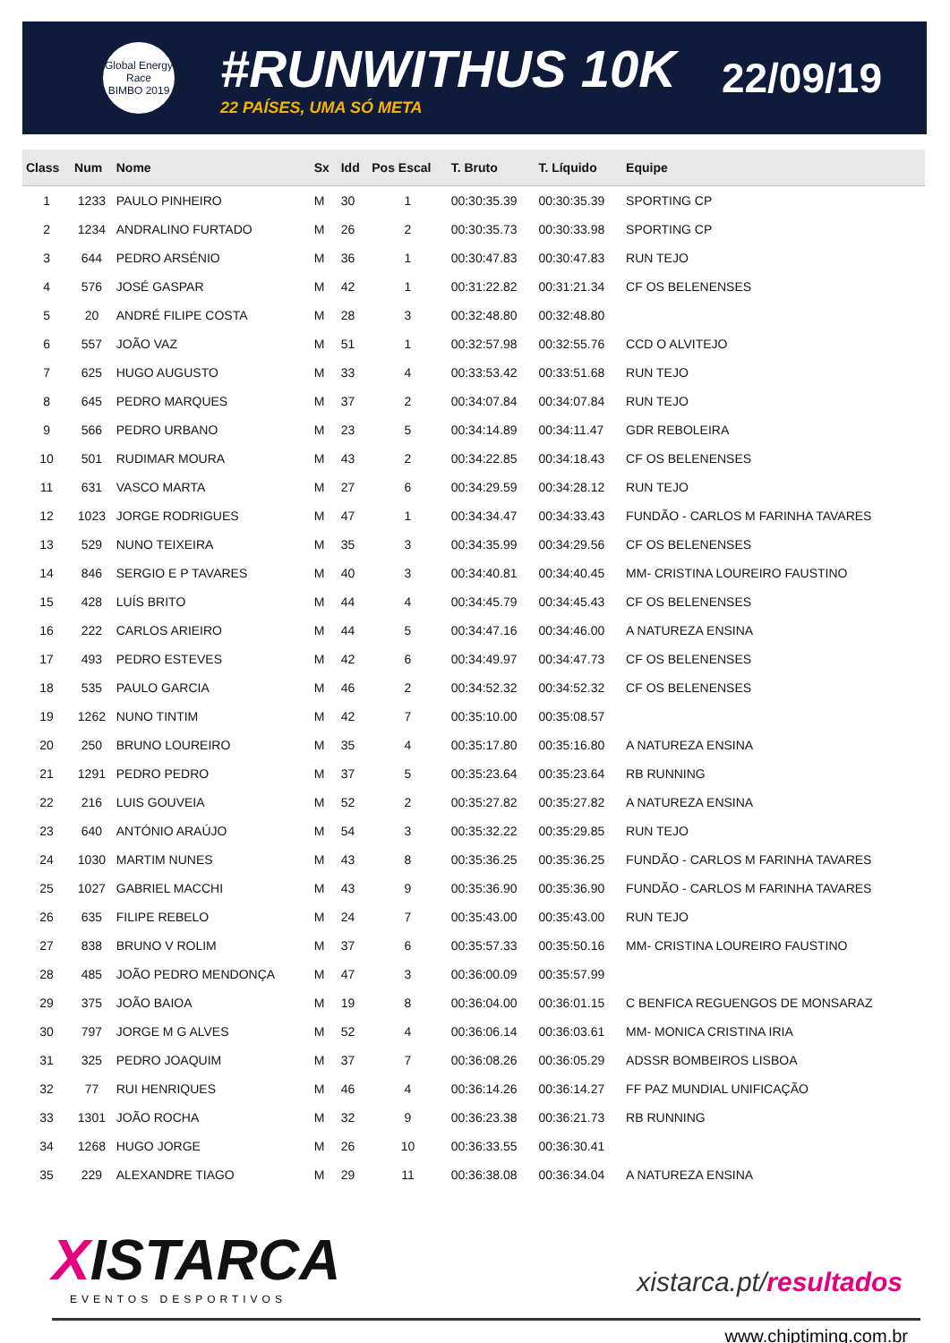Global Energy Race
BIMBO 2019
#RUNWITHUS 10K
22 PAÍSES, UMA SÓ META
22/09/19
| Class | Num | Nome | Sx | Idd | Pos Escal | T. Bruto | T. Líquido | Equipe |
| --- | --- | --- | --- | --- | --- | --- | --- | --- |
| 1 | 1233 | PAULO PINHEIRO | M | 30 | 1 | 00:30:35.39 | 00:30:35.39 | SPORTING CP |
| 2 | 1234 | ANDRALINO FURTADO | M | 26 | 2 | 00:30:35.73 | 00:30:33.98 | SPORTING CP |
| 3 | 644 | PEDRO ARSÉNIO | M | 36 | 1 | 00:30:47.83 | 00:30:47.83 | RUN TEJO |
| 4 | 576 | JOSÉ GASPAR | M | 42 | 1 | 00:31:22.82 | 00:31:21.34 | CF OS BELENENSES |
| 5 | 20 | ANDRÉ FILIPE COSTA | M | 28 | 3 | 00:32:48.80 | 00:32:48.80 | |
| 6 | 557 | JOÃO VAZ | M | 51 | 1 | 00:32:57.98 | 00:32:55.76 | CCD O ALVITEJO |
| 7 | 625 | HUGO AUGUSTO | M | 33 | 4 | 00:33:53.42 | 00:33:51.68 | RUN TEJO |
| 8 | 645 | PEDRO MARQUES | M | 37 | 2 | 00:34:07.84 | 00:34:07.84 | RUN TEJO |
| 9 | 566 | PEDRO URBANO | M | 23 | 5 | 00:34:14.89 | 00:34:11.47 | GDR REBOLEIRA |
| 10 | 501 | RUDIMAR MOURA | M | 43 | 2 | 00:34:22.85 | 00:34:18.43 | CF OS BELENENSES |
| 11 | 631 | VASCO MARTA | M | 27 | 6 | 00:34:29.59 | 00:34:28.12 | RUN TEJO |
| 12 | 1023 | JORGE RODRIGUES | M | 47 | 1 | 00:34:34.47 | 00:34:33.43 | FUNDÃO - CARLOS M FARINHA TAVARES |
| 13 | 529 | NUNO TEIXEIRA | M | 35 | 3 | 00:34:35.99 | 00:34:29.56 | CF OS BELENENSES |
| 14 | 846 | SERGIO E P TAVARES | M | 40 | 3 | 00:34:40.81 | 00:34:40.45 | MM- CRISTINA LOUREIRO FAUSTINO |
| 15 | 428 | LUÍS BRITO | M | 44 | 4 | 00:34:45.79 | 00:34:45.43 | CF OS BELENENSES |
| 16 | 222 | CARLOS ARIEIRO | M | 44 | 5 | 00:34:47.16 | 00:34:46.00 | A NATUREZA ENSINA |
| 17 | 493 | PEDRO ESTEVES | M | 42 | 6 | 00:34:49.97 | 00:34:47.73 | CF OS BELENENSES |
| 18 | 535 | PAULO GARCIA | M | 46 | 2 | 00:34:52.32 | 00:34:52.32 | CF OS BELENENSES |
| 19 | 1262 | NUNO TINTIM | M | 42 | 7 | 00:35:10.00 | 00:35:08.57 | |
| 20 | 250 | BRUNO LOUREIRO | M | 35 | 4 | 00:35:17.80 | 00:35:16.80 | A NATUREZA ENSINA |
| 21 | 1291 | PEDRO PEDRO | M | 37 | 5 | 00:35:23.64 | 00:35:23.64 | RB RUNNING |
| 22 | 216 | LUIS GOUVEIA | M | 52 | 2 | 00:35:27.82 | 00:35:27.82 | A NATUREZA ENSINA |
| 23 | 640 | ANTÓNIO ARAÚJO | M | 54 | 3 | 00:35:32.22 | 00:35:29.85 | RUN TEJO |
| 24 | 1030 | MARTIM NUNES | M | 43 | 8 | 00:35:36.25 | 00:35:36.25 | FUNDÃO - CARLOS M FARINHA TAVARES |
| 25 | 1027 | GABRIEL MACCHI | M | 43 | 9 | 00:35:36.90 | 00:35:36.90 | FUNDÃO - CARLOS M FARINHA TAVARES |
| 26 | 635 | FILIPE REBELO | M | 24 | 7 | 00:35:43.00 | 00:35:43.00 | RUN TEJO |
| 27 | 838 | BRUNO V ROLIM | M | 37 | 6 | 00:35:57.33 | 00:35:50.16 | MM- CRISTINA LOUREIRO FAUSTINO |
| 28 | 485 | JOÃO PEDRO MENDONÇA | M | 47 | 3 | 00:36:00.09 | 00:35:57.99 | |
| 29 | 375 | JOÃO BAIOA | M | 19 | 8 | 00:36:04.00 | 00:36:01.15 | C BENFICA REGUENGOS DE MONSARAZ |
| 30 | 797 | JORGE M G ALVES | M | 52 | 4 | 00:36:06.14 | 00:36:03.61 | MM- MONICA CRISTINA IRIA |
| 31 | 325 | PEDRO JOAQUIM | M | 37 | 7 | 00:36:08.26 | 00:36:05.29 | ADSSR BOMBEIROS LISBOA |
| 32 | 77 | RUI HENRIQUES | M | 46 | 4 | 00:36:14.26 | 00:36:14.27 | FF PAZ MUNDIAL UNIFICAÇÃO |
| 33 | 1301 | JOÃO ROCHA | M | 32 | 9 | 00:36:23.38 | 00:36:21.73 | RB RUNNING |
| 34 | 1268 | HUGO JORGE | M | 26 | 10 | 00:36:33.55 | 00:36:30.41 | |
| 35 | 229 | ALEXANDRE TIAGO | M | 29 | 11 | 00:36:38.08 | 00:36:34.04 | A NATUREZA ENSINA |
XISTARCA
EVENTOS DESPORTIVOS
xistarca.pt/resultados
www.chiptiming.com.br